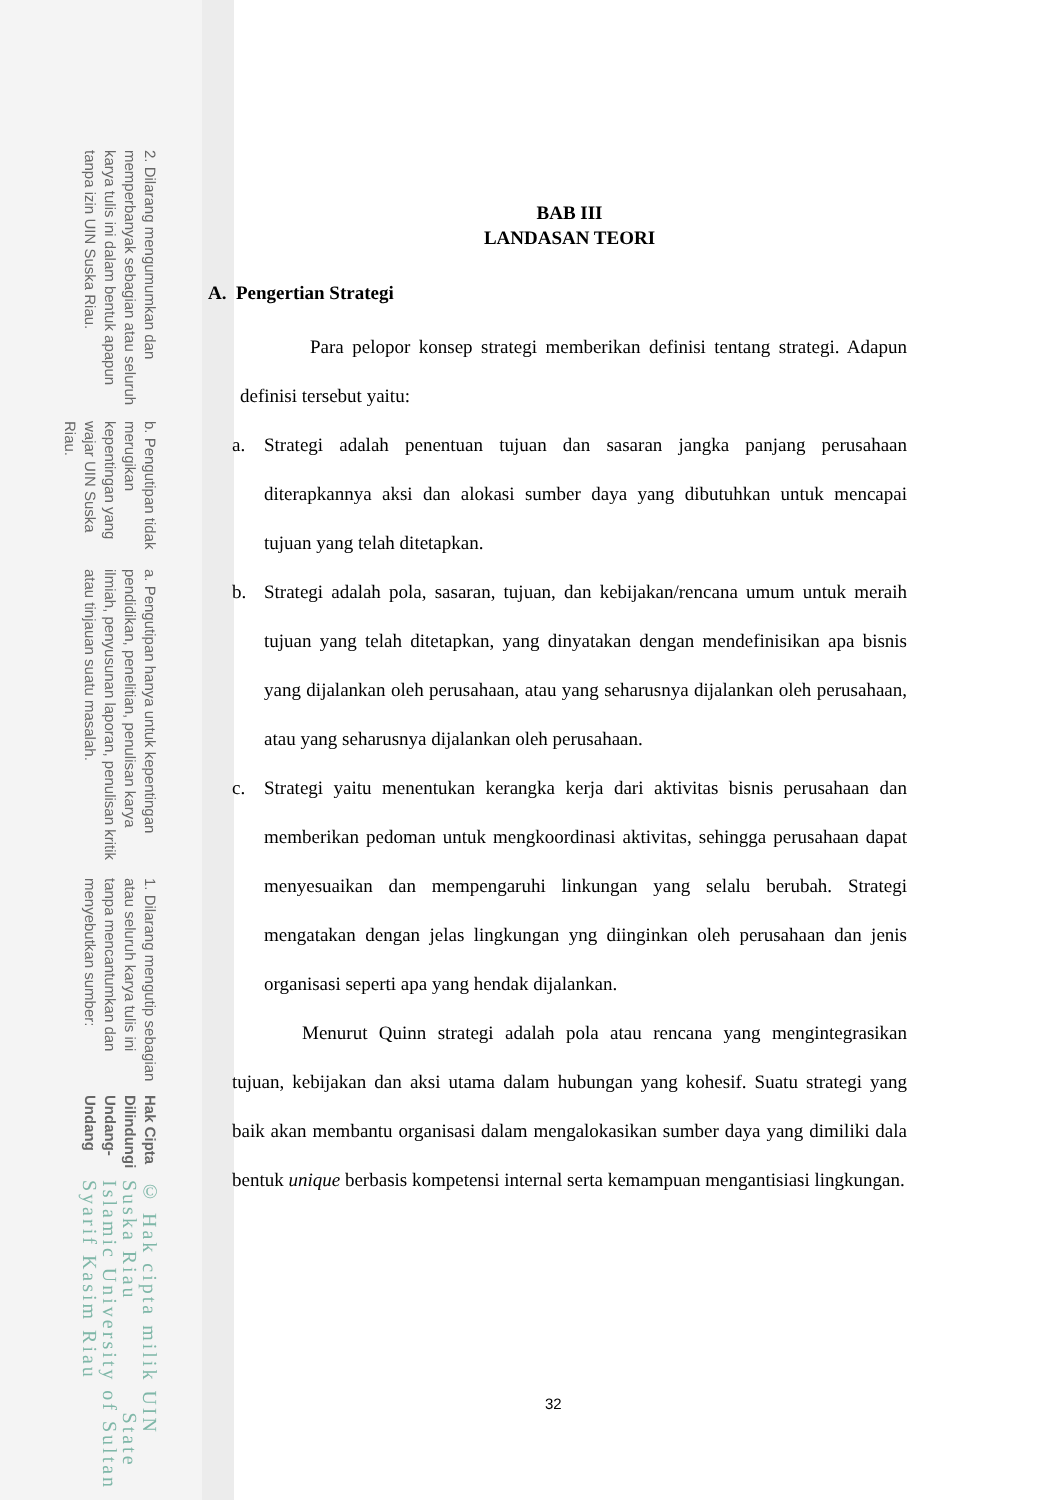© Hak cipta milik UIN Suska Riau State Islamic University of Sultan Syarif Kasim Riau
Hak Cipta Dilindungi Undang-Undang
1. Dilarang mengutip sebagian atau seluruh karya tulis ini tanpa mencantumkan dan menyebutkan sumber:
a. Pengutipan hanya untuk kepentingan pendidikan, penelitian, penulisan karya ilmiah, penyusunan laporan, penulisan kritik atau tinjauan suatu masalah.
b. Pengutipan tidak merugikan kepentingan yang wajar UIN Suska Riau.
2. Dilarang mengumumkan dan memperbanyak sebagian atau seluruh karya tulis ini dalam bentuk apapun tanpa izin UIN Suska Riau.
BAB III
LANDASAN TEORI
A. Pengertian Strategi
Para pelopor konsep strategi memberikan definisi tentang strategi. Adapun definisi tersebut yaitu:
a. Strategi adalah penentuan tujuan dan sasaran jangka panjang perusahaan diterapkannya aksi dan alokasi sumber daya yang dibutuhkan untuk mencapai tujuan yang telah ditetapkan.
b. Strategi adalah pola, sasaran, tujuan, dan kebijakan/rencana umum untuk meraih tujuan yang telah ditetapkan, yang dinyatakan dengan mendefinisikan apa bisnis yang dijalankan oleh perusahaan, atau yang seharusnya dijalankan oleh perusahaan, atau yang seharusnya dijalankan oleh perusahaan.
c. Strategi yaitu menentukan kerangka kerja dari aktivitas bisnis perusahaan dan memberikan pedoman untuk mengkoordinasi aktivitas, sehingga perusahaan dapat menyesuaikan dan mempengaruhi linkungan yang selalu berubah. Strategi mengatakan dengan jelas lingkungan yng diinginkan oleh perusahaan dan jenis organisasi seperti apa yang hendak dijalankan.
Menurut Quinn strategi adalah pola atau rencana yang mengintegrasikan tujuan, kebijakan dan aksi utama dalam hubungan yang kohesif. Suatu strategi yang baik akan membantu organisasi dalam mengalokasikan sumber daya yang dimiliki dala bentuk unique berbasis kompetensi internal serta kemampuan mengantisiasi lingkungan.
32